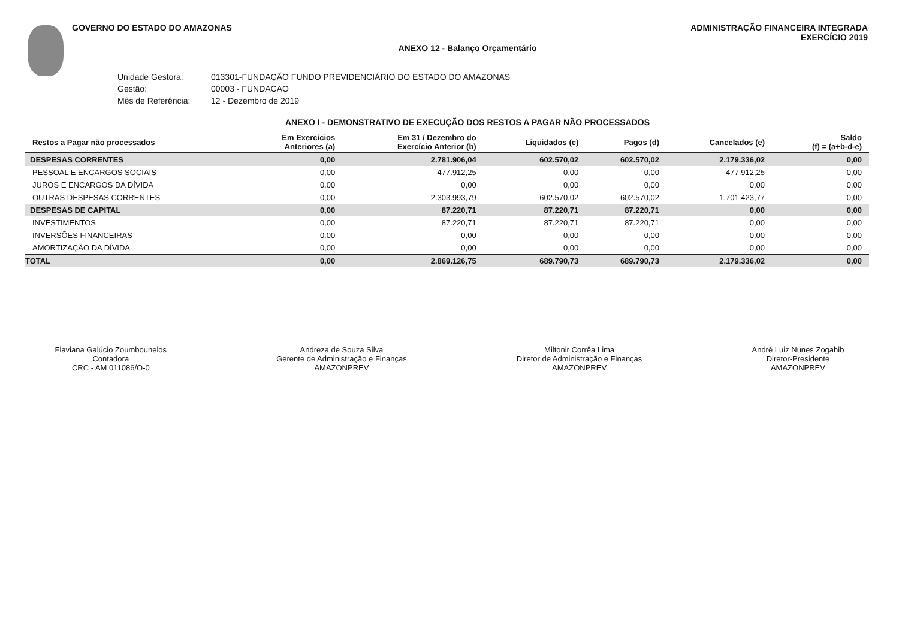GOVERNO DO ESTADO DO AMAZONAS ADMINISTRAÇÃO FINANCEIRA INTEGRADA
EXERCÍCIO 2019
ANEXO 12 - Balanço Orçamentário
Unidade Gestora: 013301-FUNDAÇÃO FUNDO PREVIDENCIÁRIO DO ESTADO DO AMAZONAS
Gestão: 00003 - FUNDACAO
Mês de Referência: 12 - Dezembro de 2019
ANEXO I - DEMONSTRATIVO DE EXECUÇÃO DOS RESTOS A PAGAR NÃO PROCESSADOS
| Restos a Pagar não processados | Em Exercícios Anteriores (a) | Em 31 / Dezembro do Exercício Anterior (b) | Liquidados (c) | Pagos (d) | Cancelados (e) | Saldo (f) = (a+b-d-e) |
| --- | --- | --- | --- | --- | --- | --- |
| DESPESAS CORRENTES | 0,00 | 2.781.906,04 | 602.570,02 | 602.570,02 | 2.179.336,02 | 0,00 |
| PESSOAL E ENCARGOS SOCIAIS | 0,00 | 477.912,25 | 0,00 | 0,00 | 477.912,25 | 0,00 |
| JUROS E ENCARGOS DA DÍVIDA | 0,00 | 0,00 | 0,00 | 0,00 | 0,00 | 0,00 |
| OUTRAS DESPESAS CORRENTES | 0,00 | 2.303.993,79 | 602.570,02 | 602.570,02 | 1.701.423,77 | 0,00 |
| DESPESAS DE CAPITAL | 0,00 | 87.220,71 | 87.220,71 | 87.220,71 | 0,00 | 0,00 |
| INVESTIMENTOS | 0,00 | 87.220,71 | 87.220,71 | 87.220,71 | 0,00 | 0,00 |
| INVERSÕES FINANCEIRAS | 0,00 | 0,00 | 0,00 | 0,00 | 0,00 | 0,00 |
| AMORTIZAÇÃO DA DÍVIDA | 0,00 | 0,00 | 0,00 | 0,00 | 0,00 | 0,00 |
| TOTAL | 0,00 | 2.869.126,75 | 689.790,73 | 689.790,73 | 2.179.336,02 | 0,00 |
Flaviana Galúcio Zoumbounelos
Contadora
CRC - AM 011086/O-0
Andreza de Souza Silva
Gerente de Administração e Finanças
AMAZONPREV
Miltonir Corrêa Lima
Diretor de Administração e Finanças
AMAZONPREV
André Luiz Nunes Zogahib
Diretor-Presidente
AMAZONPREV